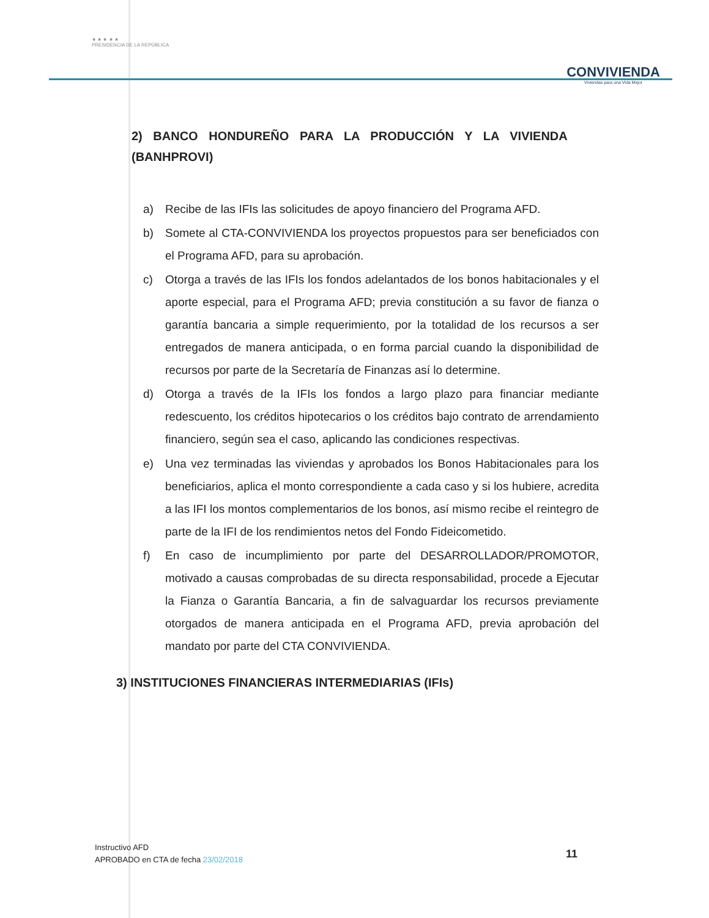★ ★ ★ ★ ★
PRESIDENCIA DE LA REPÚBLICA
CONVIVIENDA
Viviendas para una Vida Mejor
2) BANCO HONDUREÑO PARA LA PRODUCCIÓN Y LA VIVIENDA (BANHPROVI)
a) Recibe de las IFIs las solicitudes de apoyo financiero del Programa AFD.
b) Somete al CTA-CONVIVIENDA los proyectos propuestos para ser beneficiados con el Programa AFD, para su aprobación.
c) Otorga a través de las IFIs los fondos adelantados de los bonos habitacionales y el aporte especial, para el Programa AFD; previa constitución a su favor de fianza o garantía bancaria a simple requerimiento, por la totalidad de los recursos a ser entregados de manera anticipada, o en forma parcial cuando la disponibilidad de recursos por parte de la Secretaría de Finanzas así lo determine.
d) Otorga a través de la IFIs los fondos a largo plazo para financiar mediante redescuento, los créditos hipotecarios o los créditos bajo contrato de arrendamiento financiero, según sea el caso, aplicando las condiciones respectivas.
e) Una vez terminadas las viviendas y aprobados los Bonos Habitacionales para los beneficiarios, aplica el monto correspondiente a cada caso y si los hubiere, acredita a las IFI los montos complementarios de los bonos, así mismo recibe el reintegro de parte de la IFI de los rendimientos netos del Fondo Fideicometido.
f) En caso de incumplimiento por parte del DESARROLLADOR/PROMOTOR, motivado a causas comprobadas de su directa responsabilidad, procede a Ejecutar la Fianza o Garantía Bancaria, a fin de salvaguardar los recursos previamente otorgados de manera anticipada en el Programa AFD, previa aprobación del mandato por parte del CTA CONVIVIENDA.
3) INSTITUCIONES FINANCIERAS INTERMEDIARIAS (IFIs)
Instructivo AFD
APROBADO en CTA de fecha 23/02/2018
11